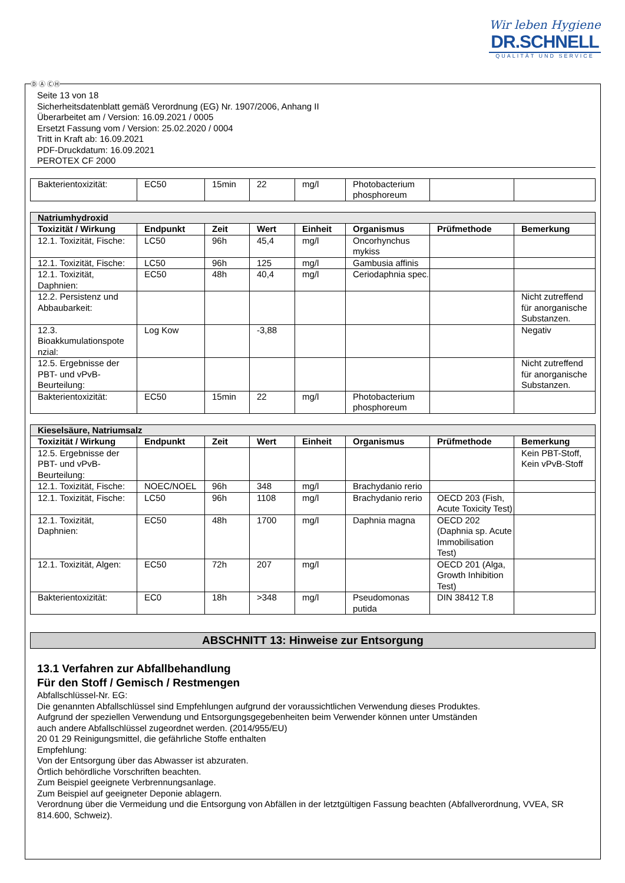Wir leben Hygiene
DR.SCHNELL
QUALITÄT UND SERVICE
Seite 13 von 18
Sicherheitsdatenblatt gemäß Verordnung (EG) Nr. 1907/2006, Anhang II
Überarbeitet am / Version: 16.09.2021 / 0005
Ersetzt Fassung vom / Version: 25.02.2020 / 0004
Tritt in Kraft ab: 16.09.2021
PDF-Druckdatum: 16.09.2021
PEROTEX CF 2000
| Bakterientoxizität: | EC50 | 15min | 22 | mg/l | Photobacterium phosphoreum | | |
| Natriumhydroxid | | | | | | | |
| Toxizität / Wirkung | Endpunkt | Zeit | Wert | Einheit | Organismus | Prüfmethode | Bemerkung |
| 12.1. Toxizität, Fische: | LC50 | 96h | 45,4 | mg/l | Oncorhynchus mykiss | | |
| 12.1. Toxizität, Fische: | LC50 | 96h | 125 | mg/l | Gambusia affinis | | |
| 12.1. Toxizität, Daphnien: | EC50 | 48h | 40,4 | mg/l | Ceriodaphnia spec. | | |
| 12.2. Persistenz und Abbaubarkeit: | | | | | | | Nicht zutreffend für anorganische Substanzen. |
| 12.3. Bioakkumulationspote nzial: | Log Kow | | -3,88 | | | | Negativ |
| 12.5. Ergebnisse der PBT- und vPvB-Beurteilung: | | | | | | | Nicht zutreffend für anorganische Substanzen. |
| Bakterientoxizität: | EC50 | 15min | 22 | mg/l | Photobacterium phosphoreum | | |
| Kieselsäure, Natriumsalz | | | | | | | |
| Toxizität / Wirkung | Endpunkt | Zeit | Wert | Einheit | Organismus | Prüfmethode | Bemerkung |
| 12.5. Ergebnisse der PBT- und vPvB-Beurteilung: | | | | | | | Kein PBT-Stoff, Kein vPvB-Stoff |
| 12.1. Toxizität, Fische: | NOEC/NOEL | 96h | 348 | mg/l | Brachydanio rerio | | |
| 12.1. Toxizität, Fische: | LC50 | 96h | 1108 | mg/l | Brachydanio rerio | OECD 203 (Fish, Acute Toxicity Test) | |
| 12.1. Toxizität, Daphnien: | EC50 | 48h | 1700 | mg/l | Daphnia magna | OECD 202 (Daphnia sp. Acute Immobilisation Test) | |
| 12.1. Toxizität, Algen: | EC50 | 72h | 207 | mg/l | | OECD 201 (Alga, Growth Inhibition Test) | |
| Bakterientoxizität: | EC0 | 18h | >348 | mg/l | Pseudomonas putida | DIN 38412 T.8 | |
ABSCHNITT 13: Hinweise zur Entsorgung
13.1 Verfahren zur Abfallbehandlung
Für den Stoff / Gemisch / Restmengen
Abfallschlüssel-Nr. EG:
Die genannten Abfallschlüssel sind Empfehlungen aufgrund der voraussichtlichen Verwendung dieses Produktes.
Aufgrund der speziellen Verwendung und Entsorgungsgegebenheiten beim Verwender können unter Umständen
auch andere Abfallschlüssel zugeordnet werden. (2014/955/EU)
20 01 29 Reinigungsmittel, die gefährliche Stoffe enthalten
Empfehlung:
Von der Entsorgung über das Abwasser ist abzuraten.
Örtlich behördliche Vorschriften beachten.
Zum Beispiel geeignete Verbrennungsanlage.
Zum Beispiel auf geeigneter Deponie ablagern.
Verordnung über die Vermeidung und die Entsorgung von Abfällen in der letztgültigen Fassung beachten (Abfallverordnung, VVEA, SR 814.600, Schweiz).
Ⓓ Ⓐ ⒸⒽ